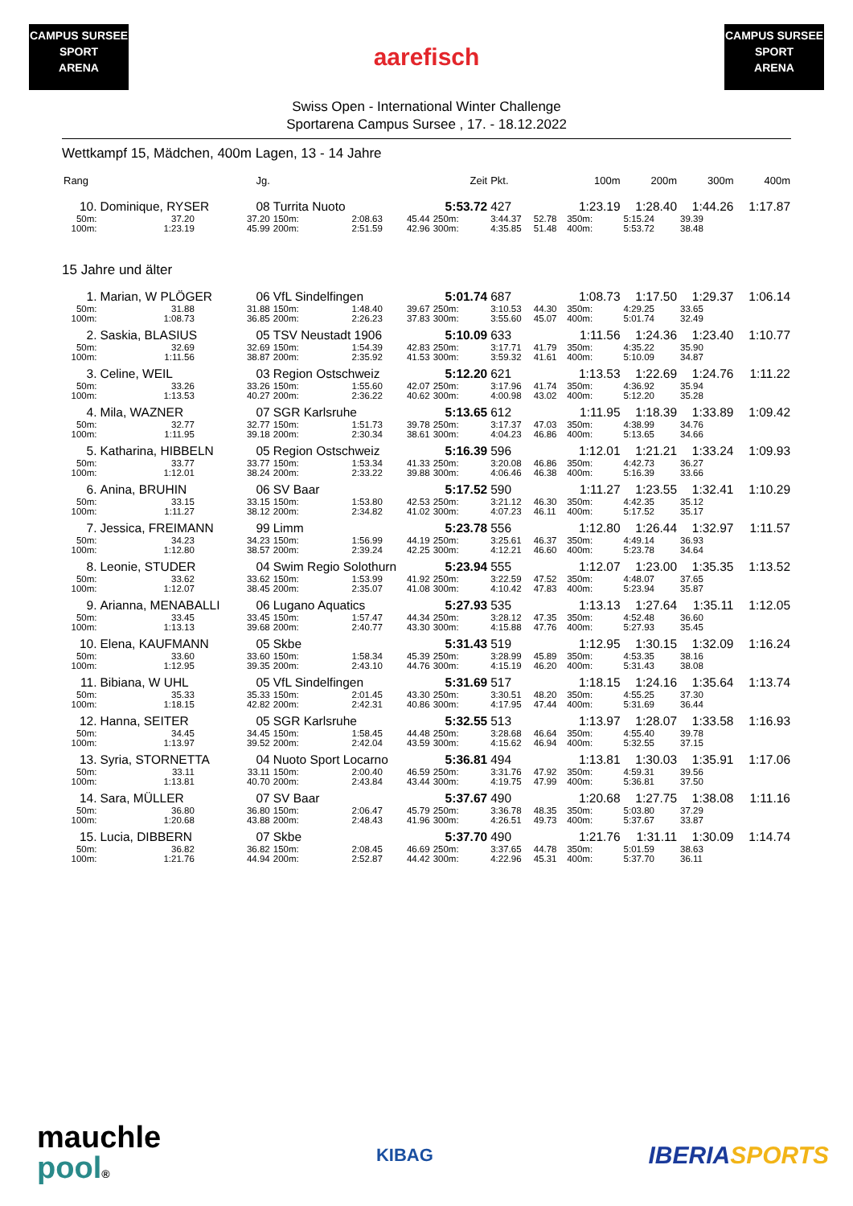CAMPUS SURSEE
SPORT
ARENA
aarefisch
CAMPUS SURSEE
SPORT
ARENA
Swiss Open - International Winter Challenge
Sportarena Campus Sursee , 17. - 18.12.2022
Wettkampf 15, Mädchen, 400m Lagen, 13 - 14 Jahre
| Rang | | Jg. | | | | Zeit | Pkt. | | 100m | 200m | 300m | 400m |
| --- | --- | --- | --- | --- | --- | --- | --- | --- | --- | --- | --- | --- |
| 10. | Dominique, RYSER 08 | | Turrita Nuoto | | | 5:53.72 | 427 | | 1:23.19 | 1:28.40 | 1:44.26 | 1:17.87 |
| 50m: | 37.20 | 37.20 | 150m: | 2:08.63 | 45.44 | 250m: | 3:44.37 | 52.78 | 350m: | 5:15.24 | 39.39 | |
| 100m: | 1:23.19 | 45.99 | 200m: | 2:51.59 | 42.96 | 300m: | 4:35.85 | 51.48 | 400m: | 5:53.72 | 38.48 | |
| 15 Jahre und älter | | | | | | | | | | | | |
| 1. | Marian, W PLÖGER 06 | | VfL Sindelfingen | | | 5:01.74 | 687 | | 1:08.73 | 1:17.50 | 1:29.37 | 1:06.14 |
| 50m: | 31.88 | 31.88 | 150m: | 1:48.40 | 39.67 | 250m: | 3:10.53 | 44.30 | 350m: | 4:29.25 | 33.65 | |
| 100m: | 1:08.73 | 36.85 | 200m: | 2:26.23 | 37.83 | 300m: | 3:55.60 | 45.07 | 400m: | 5:01.74 | 32.49 | |
| 2. | Saskia, BLASIUS 05 | | TSV Neustadt 1906 | | | 5:10.09 | 633 | | 1:11.56 | 1:24.36 | 1:23.40 | 1:10.77 |
| 50m: | 32.69 | 32.69 | 150m: | 1:54.39 | 42.83 | 250m: | 3:17.71 | 41.79 | 350m: | 4:35.22 | 35.90 | |
| 100m: | 1:11.56 | 38.87 | 200m: | 2:35.92 | 41.53 | 300m: | 3:59.32 | 41.61 | 400m: | 5:10.09 | 34.87 | |
| 3. | Celine, WEIL 03 | | Region Ostschweiz | | | 5:12.20 | 621 | | 1:13.53 | 1:22.69 | 1:24.76 | 1:11.22 |
| 50m: | 33.26 | 33.26 | 150m: | 1:55.60 | 42.07 | 250m: | 3:17.96 | 41.74 | 350m: | 4:36.92 | 35.94 | |
| 100m: | 1:13.53 | 40.27 | 200m: | 2:36.22 | 40.62 | 300m: | 4:00.98 | 43.02 | 400m: | 5:12.20 | 35.28 | |
| 4. | Mila, WAZNER 07 | | SGR Karlsruhe | | | 5:13.65 | 612 | | 1:11.95 | 1:18.39 | 1:33.89 | 1:09.42 |
| 50m: | 32.77 | 32.77 | 150m: | 1:51.73 | 39.78 | 250m: | 3:17.37 | 47.03 | 350m: | 4:38.99 | 34.76 | |
| 100m: | 1:11.95 | 39.18 | 200m: | 2:30.34 | 38.61 | 300m: | 4:04.23 | 46.86 | 400m: | 5:13.65 | 34.66 | |
| 5. | Katharina, HIBBELN 05 | | Region Ostschweiz | | | 5:16.39 | 596 | | 1:12.01 | 1:21.21 | 1:33.24 | 1:09.93 |
| 50m: | 33.77 | 33.77 | 150m: | 1:53.34 | 41.33 | 250m: | 3:20.08 | 46.86 | 350m: | 4:42.73 | 36.27 | |
| 100m: | 1:12.01 | 38.24 | 200m: | 2:33.22 | 39.88 | 300m: | 4:06.46 | 46.38 | 400m: | 5:16.39 | 33.66 | |
| 6. | Anina, BRUHIN 06 | | SV Baar | | | 5:17.52 | 590 | | 1:11.27 | 1:23.55 | 1:32.41 | 1:10.29 |
| 50m: | 33.15 | 33.15 | 150m: | 1:53.80 | 42.53 | 250m: | 3:21.12 | 46.30 | 350m: | 4:42.35 | 35.12 | |
| 100m: | 1:11.27 | 38.12 | 200m: | 2:34.82 | 41.02 | 300m: | 4:07.23 | 46.11 | 400m: | 5:17.52 | 35.17 | |
| 7. | Jessica, FREIMANN 99 | | Limm | | | 5:23.78 | 556 | | 1:12.80 | 1:26.44 | 1:32.97 | 1:11.57 |
| 50m: | 34.23 | 34.23 | 150m: | 1:56.99 | 44.19 | 250m: | 3:25.61 | 46.37 | 350m: | 4:49.14 | 36.93 | |
| 100m: | 1:12.80 | 38.57 | 200m: | 2:39.24 | 42.25 | 300m: | 4:12.21 | 46.60 | 400m: | 5:23.78 | 34.64 | |
| 8. | Leonie, STUDER 04 | | Swim Regio Solothurn | | | 5:23.94 | 555 | | 1:12.07 | 1:23.00 | 1:35.35 | 1:13.52 |
| 50m: | 33.62 | 33.62 | 150m: | 1:53.99 | 41.92 | 250m: | 3:22.59 | 47.52 | 350m: | 4:48.07 | 37.65 | |
| 100m: | 1:12.07 | 38.45 | 200m: | 2:35.07 | 41.08 | 300m: | 4:10.42 | 47.83 | 400m: | 5:23.94 | 35.87 | |
| 9. | Arianna, MENABALLI 06 | | Lugano Aquatics | | | 5:27.93 | 535 | | 1:13.13 | 1:27.64 | 1:35.11 | 1:12.05 |
| 50m: | 33.45 | 33.45 | 150m: | 1:57.47 | 44.34 | 250m: | 3:28.12 | 47.35 | 350m: | 4:52.48 | 36.60 | |
| 100m: | 1:13.13 | 39.68 | 200m: | 2:40.77 | 43.30 | 300m: | 4:15.88 | 47.76 | 400m: | 5:27.93 | 35.45 | |
| 10. | Elena, KAUFMANN 05 | | Skbe | | | 5:31.43 | 519 | | 1:12.95 | 1:30.15 | 1:32.09 | 1:16.24 |
| 50m: | 33.60 | 33.60 | 150m: | 1:58.34 | 45.39 | 250m: | 3:28.99 | 45.89 | 350m: | 4:53.35 | 38.16 | |
| 100m: | 1:12.95 | 39.35 | 200m: | 2:43.10 | 44.76 | 300m: | 4:15.19 | 46.20 | 400m: | 5:31.43 | 38.08 | |
| 11. | Bibiana, W UHL 05 | | VfL Sindelfingen | | | 5:31.69 | 517 | | 1:18.15 | 1:24.16 | 1:35.64 | 1:13.74 |
| 50m: | 35.33 | 35.33 | 150m: | 2:01.45 | 43.30 | 250m: | 3:30.51 | 48.20 | 350m: | 4:55.25 | 37.30 | |
| 100m: | 1:18.15 | 42.82 | 200m: | 2:42.31 | 40.86 | 300m: | 4:17.95 | 47.44 | 400m: | 5:31.69 | 36.44 | |
| 12. | Hanna, SEITER 05 | | SGR Karlsruhe | | | 5:32.55 | 513 | | 1:13.97 | 1:28.07 | 1:33.58 | 1:16.93 |
| 50m: | 34.45 | 34.45 | 150m: | 1:58.45 | 44.48 | 250m: | 3:28.68 | 46.64 | 350m: | 4:55.40 | 39.78 | |
| 100m: | 1:13.97 | 39.52 | 200m: | 2:42.04 | 43.59 | 300m: | 4:15.62 | 46.94 | 400m: | 5:32.55 | 37.15 | |
| 13. | Syria, STORNETTA 04 | | Nuoto Sport Locarno | | | 5:36.81 | 494 | | 1:13.81 | 1:30.03 | 1:35.91 | 1:17.06 |
| 50m: | 33.11 | 33.11 | 150m: | 2:00.40 | 46.59 | 250m: | 3:31.76 | 47.92 | 350m: | 4:59.31 | 39.56 | |
| 100m: | 1:13.81 | 40.70 | 200m: | 2:43.84 | 43.44 | 300m: | 4:19.75 | 47.99 | 400m: | 5:36.81 | 37.50 | |
| 14. | Sara, MÜLLER 07 | | SV Baar | | | 5:37.67 | 490 | | 1:20.68 | 1:27.75 | 1:38.08 | 1:11.16 |
| 50m: | 36.80 | 36.80 | 150m: | 2:06.47 | 45.79 | 250m: | 3:36.78 | 48.35 | 350m: | 5:03.80 | 37.29 | |
| 100m: | 1:20.68 | 43.88 | 200m: | 2:48.43 | 41.96 | 300m: | 4:26.51 | 49.73 | 400m: | 5:37.67 | 33.87 | |
| 15. | Lucia, DIBBERN 07 | | Skbe | | | 5:37.70 | 490 | | 1:21.76 | 1:31.11 | 1:30.09 | 1:14.74 |
| 50m: | 36.82 | 36.82 | 150m: | 2:08.45 | 46.69 | 250m: | 3:37.65 | 44.78 | 350m: | 5:01.59 | 38.63 | |
| 100m: | 1:21.76 | 44.94 | 200m: | 2:52.87 | 44.42 | 300m: | 4:22.96 | 45.31 | 400m: | 5:37.70 | 36.11 | |
mauchle
pool®
KIBAG
IBERIA SPORTS